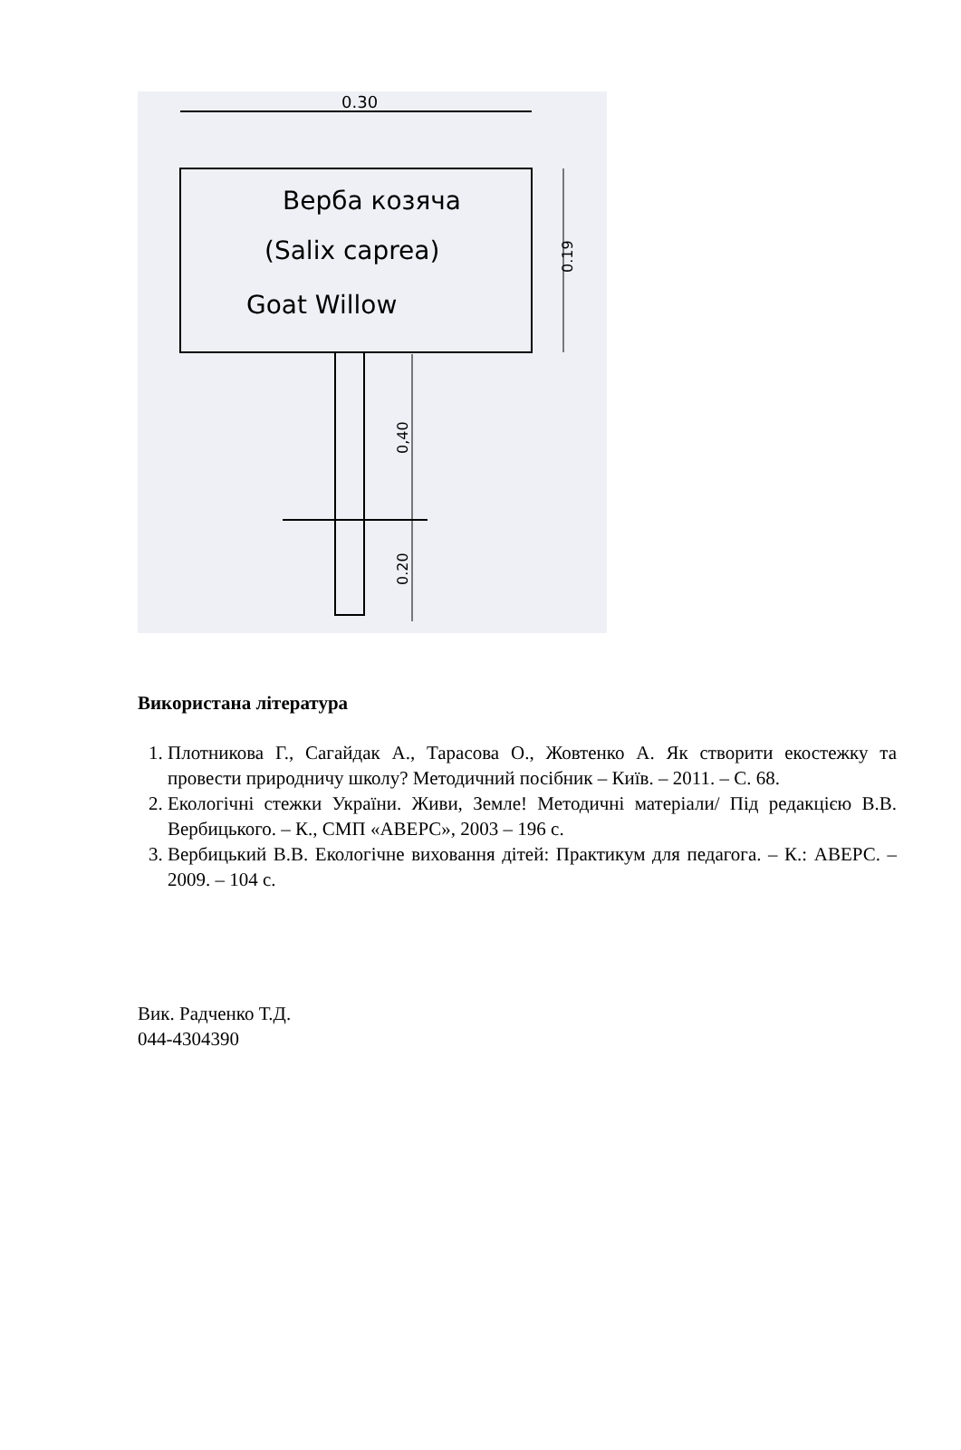0.30
Верба козяча
(Salix caprea)
Goat Willow
0.19
0,40
0.20
Використана література
1. Плотникова Г., Сагайдак А., Тарасова О., Жовтенко А. Як створити екостежку та провести природничу школу? Методичний посібник – Київ. – 2011. – С. 68.
2. Екологічні стежки України. Живи, Земле! Методичні матеріали/ Під редакцією В.В. Вербицького. – К., СМП «АВЕРС», 2003 – 196 с.
3. Вербицький В.В. Екологічне виховання дітей: Практикум для педагога. – К.: АВЕРС. – 2009. – 104 с.
Вик. Радченко Т.Д.
044-4304390